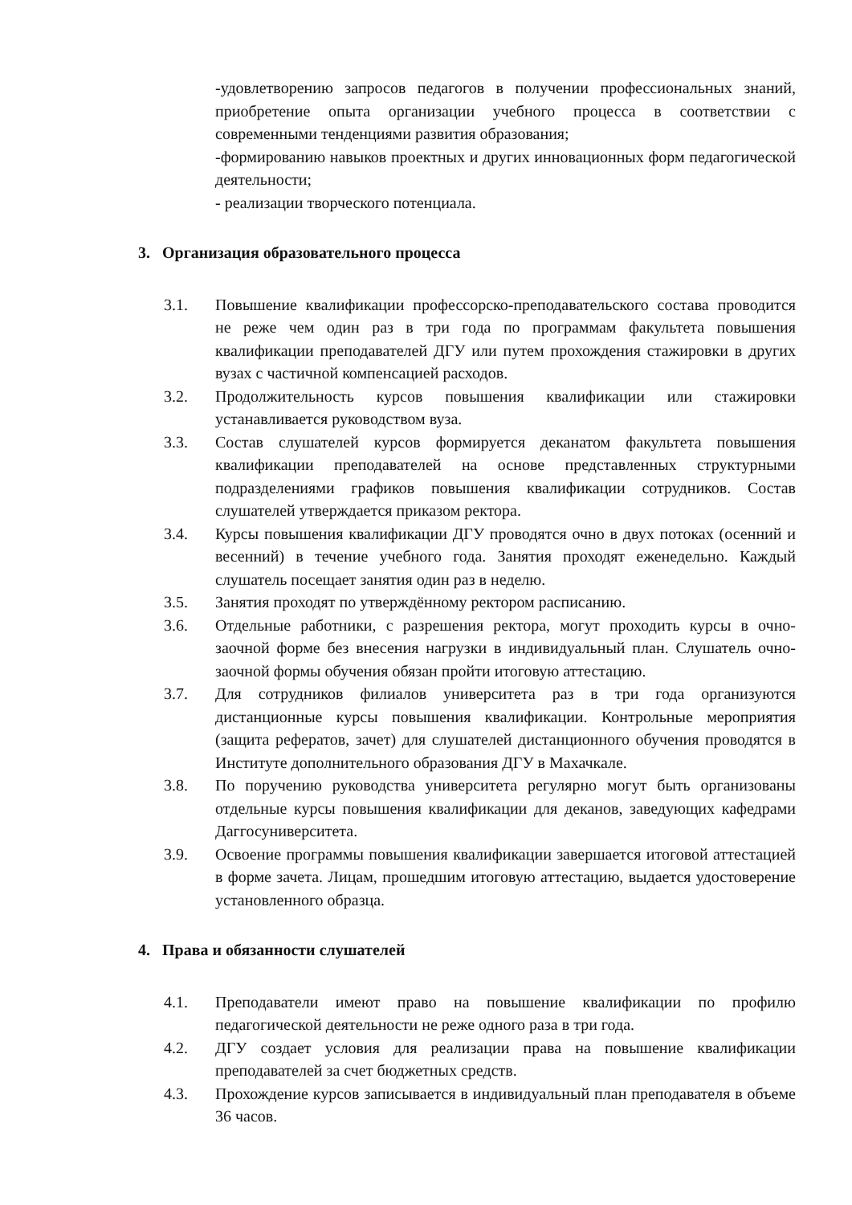-удовлетворению запросов педагогов в получении профессиональных знаний, приобретение опыта организации учебного процесса в соответствии с современными тенденциями развития образования;
-формированию навыков проектных и других инновационных форм педагогической деятельности;
- реализации творческого потенциала.
3. Организация образовательного процесса
3.1. Повышение квалификации профессорско-преподавательского состава проводится не реже чем один раз в три года по программам факультета повышения квалификации преподавателей ДГУ или путем прохождения стажировки в других вузах с частичной компенсацией расходов.
3.2. Продолжительность курсов повышения квалификации или стажировки устанавливается руководством вуза.
3.3. Состав слушателей курсов формируется деканатом факультета повышения квалификации преподавателей на основе представленных структурными подразделениями графиков повышения квалификации сотрудников. Состав слушателей утверждается приказом ректора.
3.4. Курсы повышения квалификации ДГУ проводятся очно в двух потоках (осенний и весенний) в течение учебного года. Занятия проходят еженедельно. Каждый слушатель посещает занятия один раз в неделю.
3.5. Занятия проходят по утверждённому ректором расписанию.
3.6. Отдельные работники, с разрешения ректора, могут проходить курсы в очно-заочной форме без внесения нагрузки в индивидуальный план. Слушатель очно-заочной формы обучения обязан пройти итоговую аттестацию.
3.7. Для сотрудников филиалов университета раз в три года организуются дистанционные курсы повышения квалификации. Контрольные мероприятия (защита рефератов, зачет) для слушателей дистанционного обучения проводятся в Институте дополнительного образования ДГУ в Махачкале.
3.8. По поручению руководства университета регулярно могут быть организованы отдельные курсы повышения квалификации для деканов, заведующих кафедрами Даггосуниверситета.
3.9. Освоение программы повышения квалификации завершается итоговой аттестацией в форме зачета. Лицам, прошедшим итоговую аттестацию, выдается удостоверение установленного образца.
4. Права и обязанности слушателей
4.1. Преподаватели имеют право на повышение квалификации по профилю педагогической деятельности не реже одного раза в три года.
4.2. ДГУ создает условия для реализации права на повышение квалификации преподавателей за счет бюджетных средств.
4.3. Прохождение курсов записывается в индивидуальный план преподавателя в объеме 36 часов.